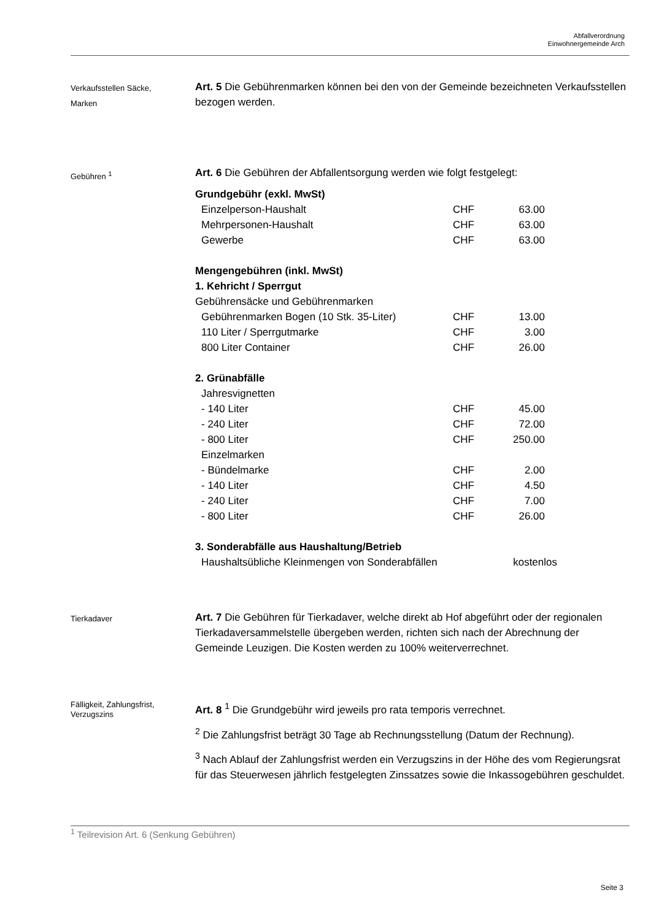Abfallverordnung
Einwohnergemeinde Arch
Verkaufsstellen Säcke,
Marken
Art. 5 Die Gebührenmarken können bei den von der Gemeinde bezeichneten Verkaufsstellen bezogen werden.
Gebühren <sup>1</sup>
Art. 6 Die Gebühren der Abfallentsorgung werden wie folgt festgelegt:
Grundgebühr (exkl. MwSt)
| Einzelperson-Haushalt | CHF | 63.00 |
| Mehrpersonen-Haushalt | CHF | 63.00 |
| Gewerbe | CHF | 63.00 |
Mengengebühren (inkl. MwSt)
1. Kehricht / Sperrgut
Gebührensäcke und Gebührenmarken
| Gebührenmarken Bogen (10 Stk. 35-Liter) | CHF | 13.00 |
| 110 Liter / Sperrgutmarke | CHF | 3.00 |
| 800 Liter Container | CHF | 26.00 |
2. Grünabfälle
| Jahresvignetten | | |
| - 140 Liter | CHF | 45.00 |
| - 240 Liter | CHF | 72.00 |
| - 800 Liter | CHF | 250.00 |
| Einzelmarken | | |
| - Bündelmarke | CHF | 2.00 |
| - 140 Liter | CHF | 4.50 |
| - 240 Liter | CHF | 7.00 |
| - 800 Liter | CHF | 26.00 |
3. Sonderabfälle aus Haushaltung/Betrieb
| Haushaltsübliche Kleinmengen von Sonderabfällen | kostenlos |
Tierkadaver
Art. 7 Die Gebühren für Tierkadaver, welche direkt ab Hof abgeführt oder der regionalen Tierkadaversammelstelle übergeben werden, richten sich nach der Abrechnung der Gemeinde Leuzigen. Die Kosten werden zu 100% weiterverrechnet.
Fälligkeit, Zahlungsfrist,
Verzugszins
Art. 8 <sup>1</sup> Die Grundgebühr wird jeweils pro rata temporis verrechnet.
<sup>2</sup> Die Zahlungsfrist beträgt 30 Tage ab Rechnungsstellung (Datum der Rechnung).
<sup>3</sup> Nach Ablauf der Zahlungsfrist werden ein Verzugszins in der Höhe des vom Regierungsrat für das Steuerwesen jährlich festgelegten Zinssatzes sowie die Inkassogebühren geschuldet.
<sup>1</sup> Teilrevision Art. 6 (Senkung Gebühren)
Seite 3